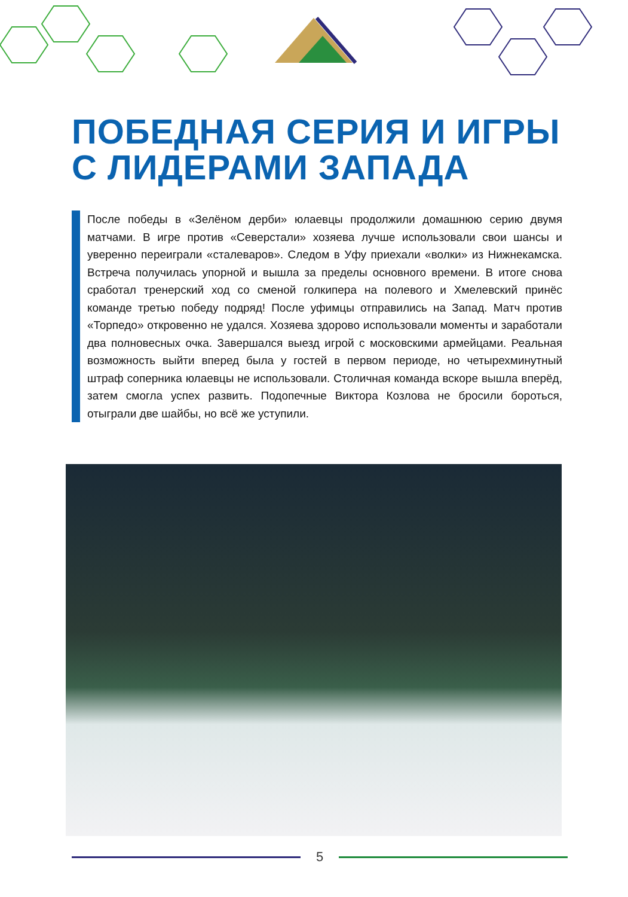ПОБЕДНАЯ СЕРИЯ И ИГРЫ
С ЛИДЕРАМИ ЗАПАДА
После победы в «Зелёном дерби» юлаевцы продолжили домашнюю серию двумя матчами. В игре против «Северстали» хозяева лучше использовали свои шансы и уверенно переиграли «сталеваров». Следом в Уфу приехали «волки» из Нижнекамска. Встреча получилась упорной и вышла за пределы основного времени. В итоге снова сработал тренерский ход со сменой голкипера на полевого и Хмелевский принёс команде третью победу подряд! После уфимцы отправились на Запад. Матч против «Торпедо» откровенно не удался. Хозяева здорово использовали моменты и заработали два полновесных очка. Завершался выезд игрой с московскими армейцами. Реальная возможность выйти вперед была у гостей в первом периоде, но четырех­минутный штраф соперника юлаевцы не использовали. Столичная команда вскоре вышла вперёд, затем смогла успех развить. Подопечные Виктора Козлова не бросили бороться, отыграли две шайбы, но всё же уступили.
5